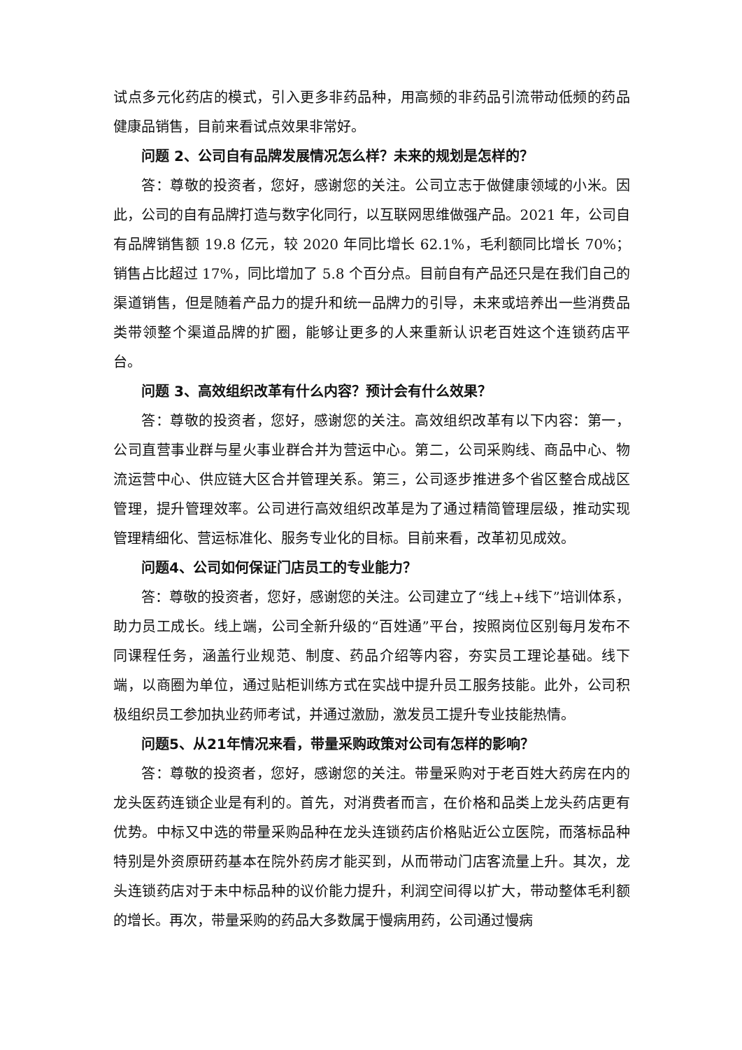试点多元化药店的模式，引入更多非药品种，用高频的非药品引流带动低频的药品健康品销售，目前来看试点效果非常好。
问题 2、公司自有品牌发展情况怎么样？未来的规划是怎样的？
答：尊敬的投资者，您好，感谢您的关注。公司立志于做健康领域的小米。因此，公司的自有品牌打造与数字化同行，以互联网思维做强产品。2021 年，公司自有品牌销售额 19.8 亿元，较 2020 年同比增长 62.1%，毛利额同比增长 70%；销售占比超过 17%，同比增加了 5.8 个百分点。目前自有产品还只是在我们自己的渠道销售，但是随着产品力的提升和统一品牌力的引导，未来或培养出一些消费品类带领整个渠道品牌的扩圈，能够让更多的人来重新认识老百姓这个连锁药店平台。
问题 3、高效组织改革有什么内容？预计会有什么效果？
答：尊敬的投资者，您好，感谢您的关注。高效组织改革有以下内容：第一，公司直营事业群与星火事业群合并为营运中心。第二，公司采购线、商品中心、物流运营中心、供应链大区合并管理关系。第三，公司逐步推进多个省区整合成战区管理，提升管理效率。公司进行高效组织改革是为了通过精简管理层级，推动实现管理精细化、营运标准化、服务专业化的目标。目前来看，改革初见成效。
问题4、公司如何保证门店员工的专业能力？
答：尊敬的投资者，您好，感谢您的关注。公司建立了“线上+线下”培训体系，助力员工成长。线上端，公司全新升级的“百姓通”平台，按照岗位区别每月发布不同课程任务，涵盖行业规范、制度、药品介绍等内容，夯实员工理论基础。线下端，以商圈为单位，通过贴柜训练方式在实战中提升员工服务技能。此外，公司积极组织员工参加执业药师考试，并通过激励，激发员工提升专业技能热情。
问题5、从21年情况来看，带量采购政策对公司有怎样的影响？
答：尊敬的投资者，您好，感谢您的关注。带量采购对于老百姓大药房在内的龙头医药连锁企业是有利的。首先，对消费者而言，在价格和品类上龙头药店更有优势。中标又中选的带量采购品种在龙头连锁药店价格贴近公立医院，而落标品种特别是外资原研药基本在院外药房才能买到，从而带动门店客流量上升。其次，龙头连锁药店对于未中标品种的议价能力提升，利润空间得以扩大，带动整体毛利额的增长。再次，带量采购的药品大多数属于慢病用药，公司通过慢病